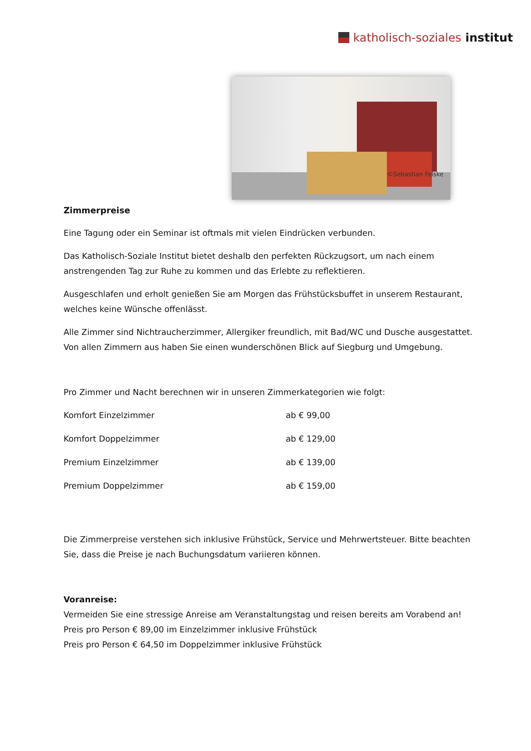katholisch-soziales institut
©Sebastian Felske
Zimmerpreise
Eine Tagung oder ein Seminar ist oftmals mit vielen Eindrücken verbunden.
Das Katholisch-Soziale Institut bietet deshalb den perfekten Rückzugsort, um nach einem anstrengenden Tag zur Ruhe zu kommen und das Erlebte zu reflektieren.
Ausgeschlafen und erholt genießen Sie am Morgen das Frühstücksbuffet in unserem Restaurant, welches keine Wünsche offenlässt.
Alle Zimmer sind Nichtraucherzimmer, Allergiker freundlich, mit Bad/WC und Dusche ausgestattet. Von allen Zimmern aus haben Sie einen wunderschönen Blick auf Siegburg und Umgebung.
Pro Zimmer und Nacht berechnen wir in unseren Zimmerkategorien wie folgt:
| Komfort Einzelzimmer | ab € 99,00 |
| Komfort Doppelzimmer | ab € 129,00 |
| Premium Einzelzimmer | ab € 139,00 |
| Premium Doppelzimmer | ab € 159,00 |
Die Zimmerpreise verstehen sich inklusive Frühstück, Service und Mehrwertsteuer. Bitte beachten Sie, dass die Preise je nach Buchungsdatum variieren können.
Voranreise:
Vermeiden Sie eine stressige Anreise am Veranstaltungstag und reisen bereits am Vorabend an!
Preis pro Person € 89,00 im Einzelzimmer inklusive Frühstück
Preis pro Person € 64,50 im Doppelzimmer inklusive Frühstück